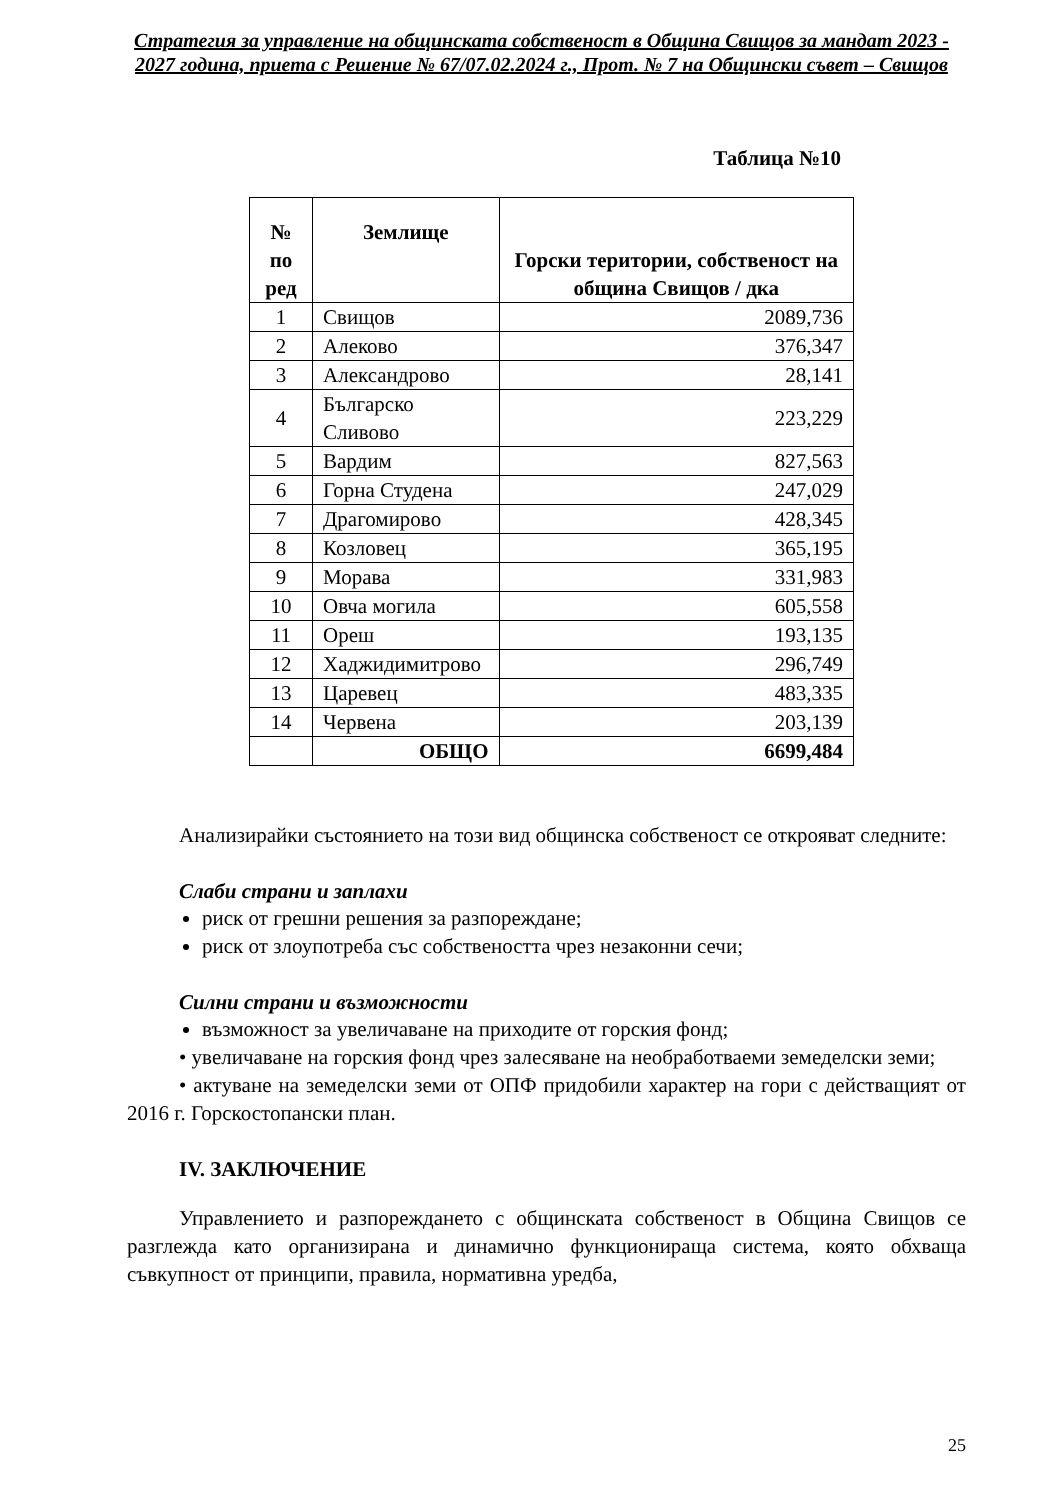Стратегия за управление на общинската собственост в Община Свищов за мандат 2023 - 2027 година, приета с Решение № 67/07.02.2024 г., Прот. № 7 на Общински съвет – Свищов
Таблица №10
| № по ред | Землище | Горски територии, собственост на община Свищов / дка |
| --- | --- | --- |
| 1 | Свищов | 2089,736 |
| 2 | Алеково | 376,347 |
| 3 | Александрово | 28,141 |
| 4 | Българско Сливово | 223,229 |
| 5 | Вардим | 827,563 |
| 6 | Горна Студена | 247,029 |
| 7 | Драгомирово | 428,345 |
| 8 | Козловец | 365,195 |
| 9 | Морава | 331,983 |
| 10 | Овча могила | 605,558 |
| 11 | Ореш | 193,135 |
| 12 | Хаджидимитрово | 296,749 |
| 13 | Царевец | 483,335 |
| 14 | Червена | 203,139 |
| | ОБЩО | 6699,484 |
Анализирайки състоянието на този вид общинска собственост се открояват следните:
Слаби страни и заплахи
риск от грешни решения за разпореждане;
риск от злоупотреба със собствеността чрез незаконни сечи;
Силни страни и възможности
възможност за увеличаване на приходите от горския фонд;
• увеличаване на горския фонд чрез залесяване на необработваеми земеделски земи;
• актуване на земеделски земи от ОПФ придобили характер на гори с действащият от 2016 г. Горскостопански план.
IV. ЗАКЛЮЧЕНИЕ
Управлението и разпореждането с общинската собственост в Община Свищов се разглежда като организирана и динамично функционираща система, която обхваща съвкупност от принципи, правила, нормативна уредба,
25